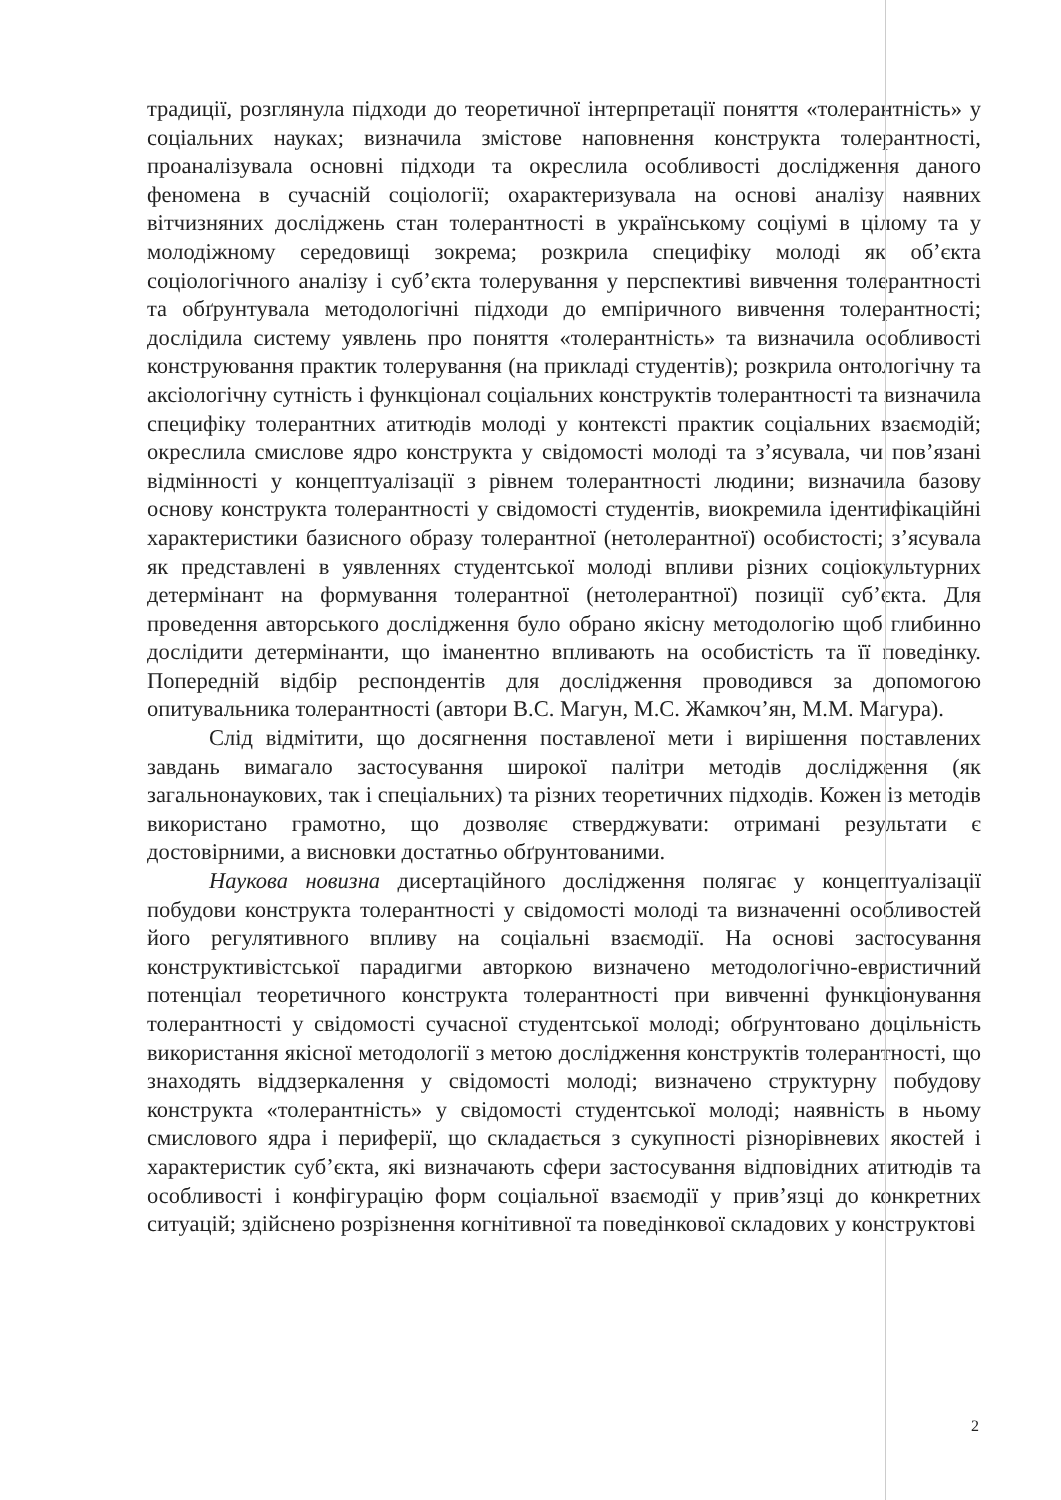традиції, розглянула підходи до теоретичної інтерпретації поняття «толерантність» у соціальних науках; визначила змістове наповнення конструкта толерантності, проаналізувала основні підходи та окреслила особливості дослідження даного феномена в сучасній соціології; охарактеризувала на основі аналізу наявних вітчизняних досліджень стан толерантності в українському соціумі в цілому та у молодіжному середовищі зокрема; розкрила специфіку молоді як об’єкта соціологічного аналізу і суб’єкта толерування у перспективі вивчення толерантності та обґрунтувала методологічні підходи до емпіричного вивчення толерантності; дослідила систему уявлень про поняття «толерантність» та визначила особливості конструювання практик толерування (на прикладі студентів); розкрила онтологічну та аксіологічну сутність і функціонал соціальних конструктів толерантності та визначила специфіку толерантних атитюдів молоді у контексті практик соціальних взаємодій; окреслила смислове ядро конструкта у свідомості молоді та з’ясувала, чи пов’язані відмінності у концептуалізації з рівнем толерантності людини; визначила базову основу конструкта толерантності у свідомості студентів, виокремила ідентифікаційні характеристики базисного образу толерантної (нетолерантної) особистості; з’ясувала як представлені в уявленнях студентської молоді впливи різних соціокультурних детермінант на формування толерантної (нетолерантної) позиції суб’єкта. Для проведення авторського дослідження було обрано якісну методологію щоб глибинно дослідити детермінанти, що іманентно впливають на особистість та її поведінку. Попередній відбір респондентів для дослідження проводився за допомогою опитувальника толерантності (автори В.С. Магун, М.С. Жамкоч’ян, М.М. Магура).
Слід відмітити, що досягнення поставленої мети і вирішення поставлених завдань вимагало застосування широкої палітри методів дослідження (як загальнонаукових, так і спеціальних) та різних теоретичних підходів. Кожен із методів використано грамотно, що дозволяє стверджувати: отримані результати є достовірними, а висновки достатньо обґрунтованими.
Наукова новизна дисертаційного дослідження полягає у концептуалізації побудови конструкта толерантності у свідомості молоді та визначенні особливостей його регулятивного впливу на соціальні взаємодії. На основі застосування конструктивістської парадигми авторкою визначено методологічно-евристичний потенціал теоретичного конструкта толерантності при вивченні функціонування толерантності у свідомості сучасної студентської молоді; обґрунтовано доцільність використання якісної методології з метою дослідження конструктів толерантності, що знаходять віддзеркалення у свідомості молоді; визначено структурну побудову конструкта «толерантність» у свідомості студентської молоді; наявність в ньому смислового ядра і периферії, що складається з сукупності різнорівневих якостей і характеристик суб’єкта, які визначають сфери застосування відповідних атитюдів та особливості і конфігурацію форм соціальної взаємодії у прив’язці до конкретних ситуацій; здійснено розрізнення когнітивної та поведінкової складових у конструктові
2